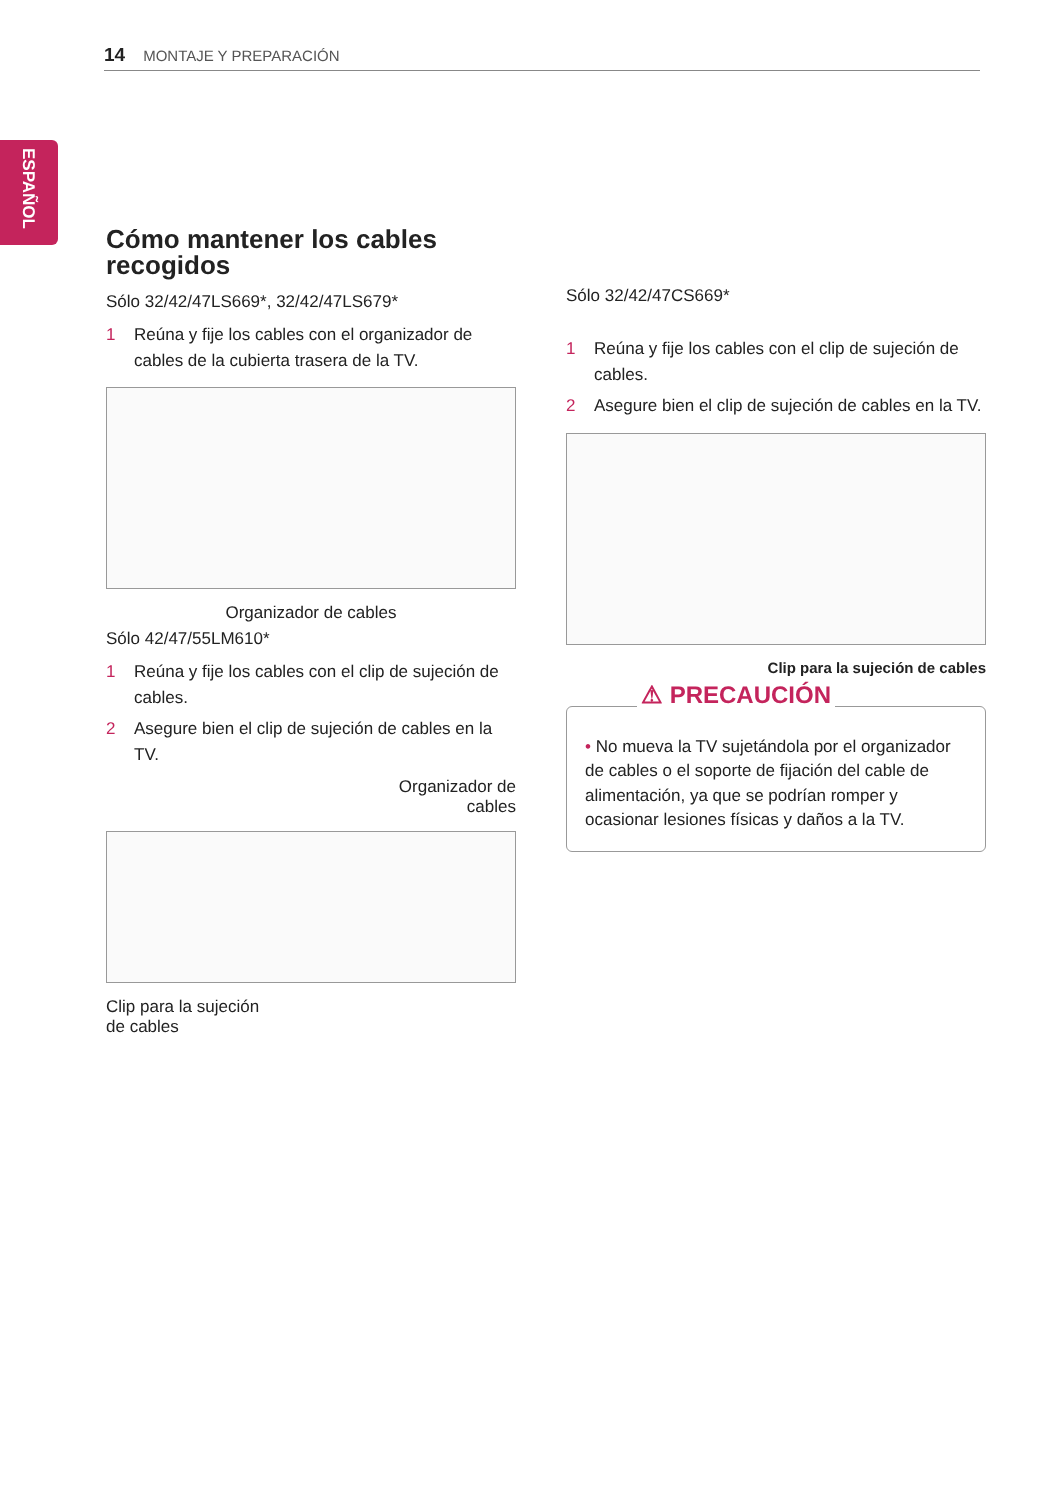14 MONTAJE Y PREPARACIÓN
ESPAÑOL
Cómo mantener los cables recogidos
Sólo 32/42/47LS669*, 32/42/47LS679*
1 Reúna y fije los cables con el organizador de cables de la cubierta trasera de la TV.
Organizador de cables
Sólo 42/47/55LM610*
1 Reúna y fije los cables con el clip de sujeción de cables.
2 Asegure bien el clip de sujeción de cables en la TV.
Organizador de
cables
Clip para la sujeción
de cables
Sólo 32/42/47CS669*
1 Reúna y fije los cables con el clip de sujeción de cables.
2 Asegure bien el clip de sujeción de cables en la TV.
Clip para la sujeción de cables
⚠ PRECAUCIÓN
• No mueva la TV sujetándola por el organizador de cables o el soporte de fijación del cable de alimentación, ya que se podrían romper y ocasionar lesiones físicas y daños a la TV.